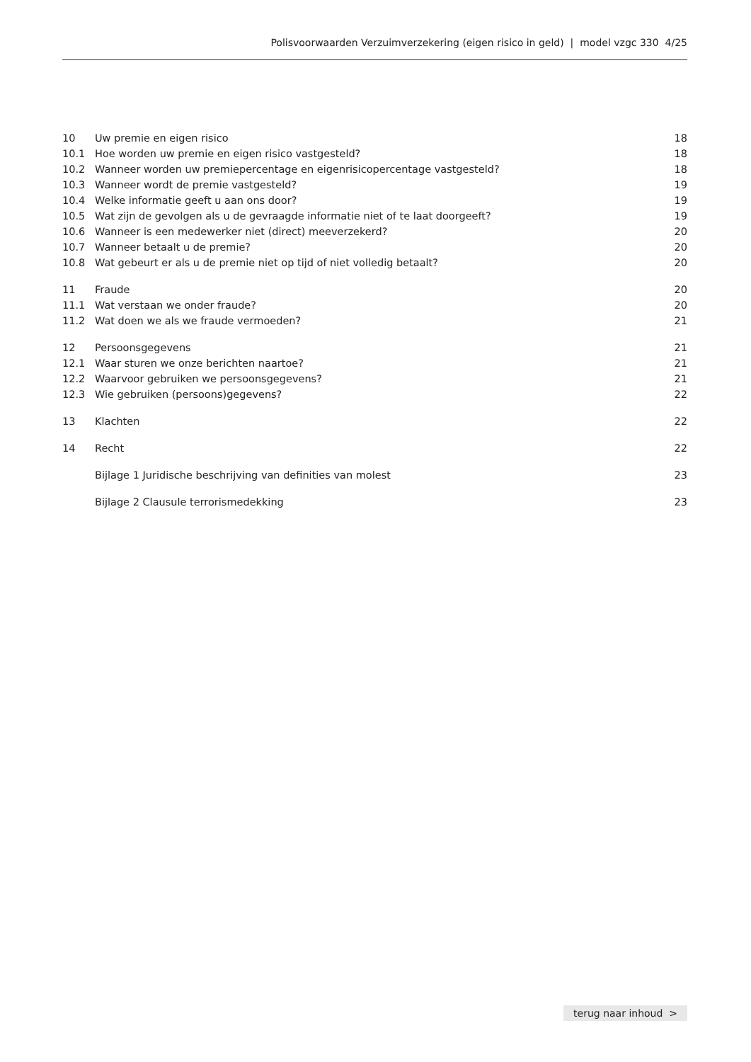Polisvoorwaarden Verzuimverzekering (eigen risico in geld) | model vzgc 330 4/25
| 10 | Uw premie en eigen risico | 18 |
| 10.1 | Hoe worden uw premie en eigen risico vastgesteld? | 18 |
| 10.2 | Wanneer worden uw premiepercentage en eigenrisicopercentage vastgesteld? | 18 |
| 10.3 | Wanneer wordt de premie vastgesteld? | 19 |
| 10.4 | Welke informatie geeft u aan ons door? | 19 |
| 10.5 | Wat zijn de gevolgen als u de gevraagde informatie niet of te laat doorgeeft? | 19 |
| 10.6 | Wanneer is een medewerker niet (direct) meeverzekerd? | 20 |
| 10.7 | Wanneer betaalt u de premie? | 20 |
| 10.8 | Wat gebeurt er als u de premie niet op tijd of niet volledig betaalt? | 20 |
| 11 | Fraude | 20 |
| 11.1 | Wat verstaan we onder fraude? | 20 |
| 11.2 | Wat doen we als we fraude vermoeden? | 21 |
| 12 | Persoonsgegevens | 21 |
| 12.1 | Waar sturen we onze berichten naartoe? | 21 |
| 12.2 | Waarvoor gebruiken we persoonsgegevens? | 21 |
| 12.3 | Wie gebruiken (persoons)gegevens? | 22 |
| 13 | Klachten | 22 |
| 14 | Recht | 22 |
| | Bijlage 1 Juridische beschrijving van definities van molest | 23 |
| | Bijlage 2 Clausule terrorismedekking | 23 |
terug naar inhoud >